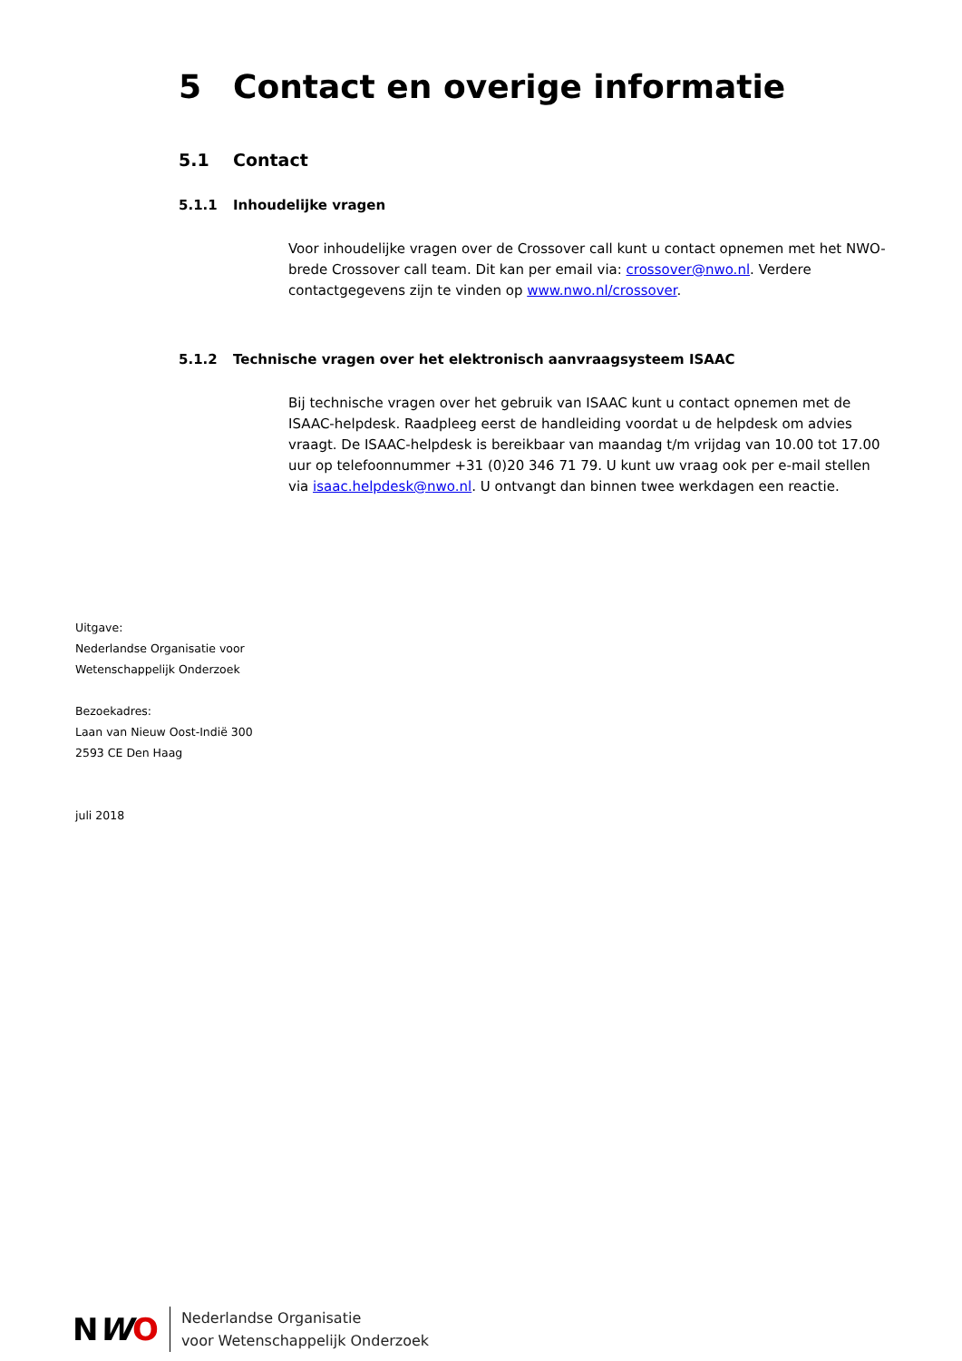5 Contact en overige informatie
5.1 Contact
5.1.1 Inhoudelijke vragen
Voor inhoudelijke vragen over de Crossover call kunt u contact opnemen met het NWO-brede Crossover call team. Dit kan per email via: crossover@nwo.nl. Verdere contactgegevens zijn te vinden op www.nwo.nl/crossover.
5.1.2 Technische vragen over het elektronisch aanvraagsysteem ISAAC
Bij technische vragen over het gebruik van ISAAC kunt u contact opnemen met de ISAAC-helpdesk. Raadpleeg eerst de handleiding voordat u de helpdesk om advies vraagt. De ISAAC-helpdesk is bereikbaar van maandag t/m vrijdag van 10.00 tot 17.00 uur op telefoonnummer +31 (0)20 346 71 79. U kunt uw vraag ook per e-mail stellen via isaac.helpdesk@nwo.nl. U ontvangt dan binnen twee werkdagen een reactie.
Uitgave:
Nederlandse Organisatie voor
Wetenschappelijk Onderzoek
Bezoekadres:
Laan van Nieuw Oost-Indië 300
2593 CE Den Haag
juli 2018
NWO
Nederlandse Organisatie
voor Wetenschappelijk Onderzoek